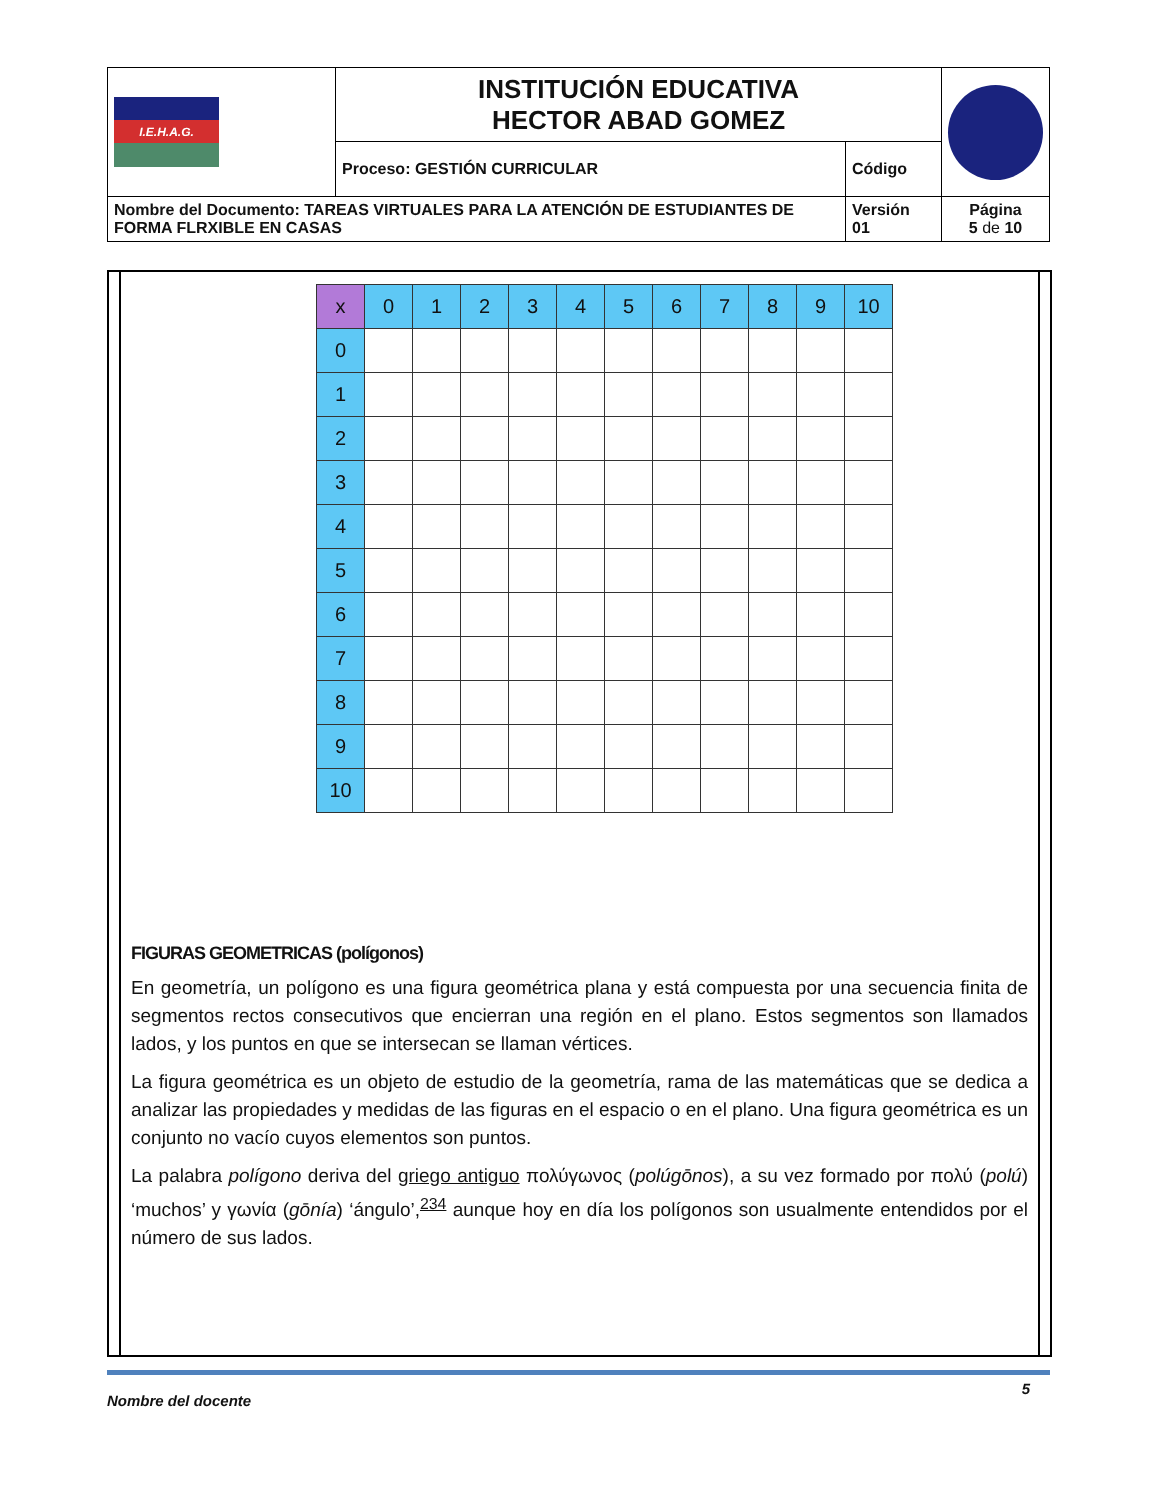| I.E.H.A.G. | INSTITUCIÓN EDUCATIVA HECTOR ABAD GOMEZ | | |
| | Proceso: GESTIÓN CURRICULAR | Código | |
| Nombre del Documento: TAREAS VIRTUALES PARA LA ATENCIÓN DE ESTUDIANTES DE FORMA FLRXIBLE EN CASAS | | Versión 01 | Página 5 de 10 |
| x | 0 | 1 | 2 | 3 | 4 | 5 | 6 | 7 | 8 | 9 | 10 |
| --- | --- | --- | --- | --- | --- | --- | --- | --- | --- | --- | --- |
| 0 | | | | | | | | | | | |
| 1 | | | | | | | | | | | |
| 2 | | | | | | | | | | | |
| 3 | | | | | | | | | | | |
| 4 | | | | | | | | | | | |
| 5 | | | | | | | | | | | |
| 6 | | | | | | | | | | | |
| 7 | | | | | | | | | | | |
| 8 | | | | | | | | | | | |
| 9 | | | | | | | | | | | |
| 10 | | | | | | | | | | | |
FIGURAS GEOMETRICAS (polígonos)
En geometría, un polígono es una figura geométrica plana y está compuesta por una secuencia finita de segmentos rectos consecutivos que encierran una región en el plano. Estos segmentos son llamados lados, y los puntos en que se intersecan se llaman vértices.
La figura geométrica es un objeto de estudio de la geometría, rama de las matemáticas que se dedica a analizar las propiedades y medidas de las figuras en el espacio o en el plano. Una figura geométrica es un conjunto no vacío cuyos elementos son puntos.
La palabra polígono deriva del griego antiguo πολύγωνος (polúgōnos), a su vez formado por πολύ (polú) ‘muchos’ y γωνία (gōnía) ‘ángulo’,<sup>234</sup> aunque hoy en día los polígonos son usualmente entendidos por el número de sus lados.
Nombre del docente 5